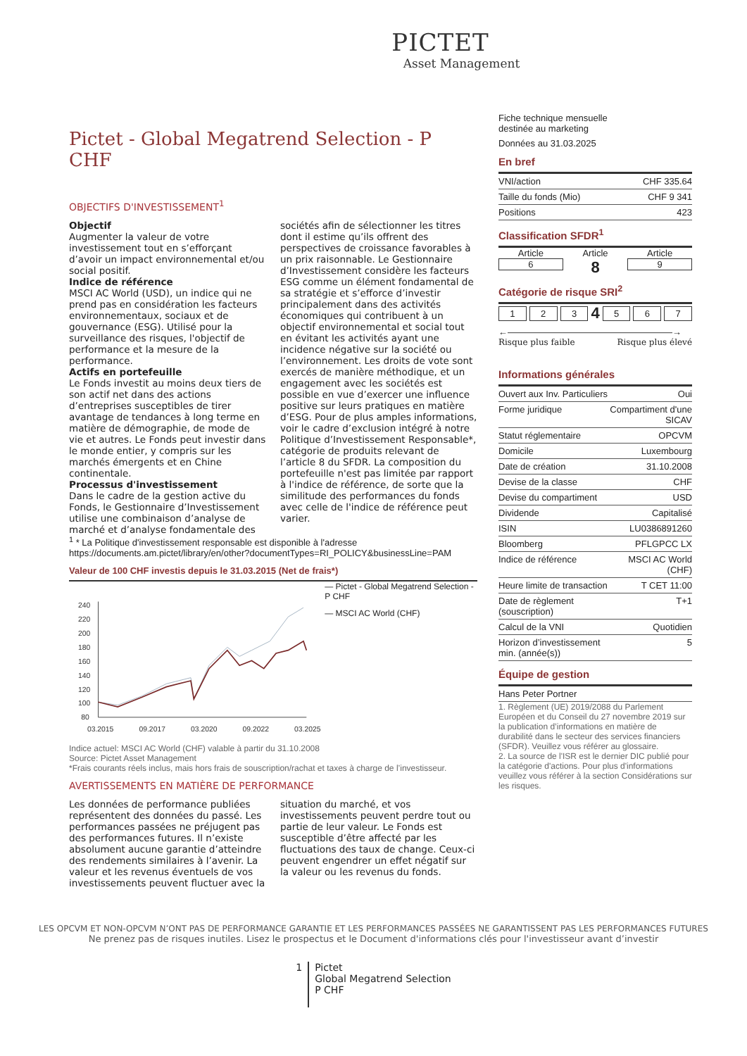PICTET
Asset Management
Pictet - Global Megatrend Selection - P CHF
OBJECTIFS D'INVESTISSEMENT<sup>1</sup>
Objectif
Augmenter la valeur de votre investissement tout en s’efforçant d’avoir un impact environnemental et/ou social positif.
Indice de référence
MSCI AC World (USD), un indice qui ne prend pas en considération les facteurs environnementaux, sociaux et de gouvernance (ESG). Utilisé pour la surveillance des risques, l'objectif de performance et la mesure de la performance.
Actifs en portefeuille
Le Fonds investit au moins deux tiers de son actif net dans des actions d’entreprises susceptibles de tirer avantage de tendances à long terme en matière de démographie, de mode de vie et autres. Le Fonds peut investir dans le monde entier, y compris sur les marchés émergents et en Chine continentale.
Processus d'investissement
Dans le cadre de la gestion active du Fonds, le Gestionnaire d’Investissement utilise une combinaison d’analyse de marché et d’analyse fondamentale des sociétés afin de sélectionner les titres dont il estime qu’ils offrent des perspectives de croissance favorables à un prix raisonnable. Le Gestionnaire d’Investissement considère les facteurs ESG comme un élément fondamental de sa stratégie et s’efforce d’investir principalement dans des activités économiques qui contribuent à un objectif environnemental et social tout en évitant les activités ayant une incidence négative sur la société ou l’environnement. Les droits de vote sont exercés de manière méthodique, et un engagement avec les sociétés est possible en vue d’exercer une influence positive sur leurs pratiques en matière d’ESG. Pour de plus amples informations, voir le cadre d’exclusion intégré à notre Politique d’Investissement Responsable*, catégorie de produits relevant de l’article 8 du SFDR. La composition du portefeuille n'est pas limitée par rapport à l'indice de référence, de sorte que la similitude des performances du fonds avec celle de l'indice de référence peut varier.
<sup>1</sup> * La Politique d'investissement responsable est disponible à l'adresse https://documents.am.pictet/library/en/other?documentTypes=RI_POLICY&businessLine=PAM
Valeur de 100 CHF investis depuis le 31.03.2015 (Net de frais*)
240
220
200
180
160
140
120
100
80
03.2015
09.2017
03.2020
09.2022
03.2025
— Pictet - Global Megatrend Selection - P CHF
— MSCI AC World (CHF)
Indice actuel: MSCI AC World (CHF) valable à partir du 31.10.2008
Source: Pictet Asset Management
*Frais courants réels inclus, mais hors frais de souscription/rachat et taxes à charge de l’investisseur.
AVERTISSEMENTS EN MATIÈRE DE PERFORMANCE
Les données de performance publiées représentent des données du passé. Les performances passées ne préjugent pas des performances futures. Il n’existe absolument aucune garantie d’atteindre des rendements similaires à l’avenir. La valeur et les revenus éventuels de vos investissements peuvent fluctuer avec la situation du marché, et vos investissements peuvent perdre tout ou partie de leur valeur. Le Fonds est susceptible d’être affecté par les fluctuations des taux de change. Ceux-ci peuvent engendrer un effet négatif sur la valeur ou les revenus du fonds.
Fiche technique mensuelle
destinée au marketing
Données au 31.03.2025
En bref
| VNI/action | CHF 335.64 |
| Taille du fonds (Mio) | CHF 9 341 |
| Positions | 423 |
Classification SFDR<sup>1</sup>
Article
6
Article
8
Article
9
Catégorie de risque SRI<sup>2</sup>
1 2 3 4 5 6 7
←——————————————————→
Risque plus faible Risque plus élevé
Informations générales
| Ouvert aux Inv. Particuliers | Oui |
| Forme juridique | Compartiment d'une SICAV |
| Statut réglementaire | OPCVM |
| Domicile | Luxembourg |
| Date de création | 31.10.2008 |
| Devise de la classe | CHF |
| Devise du compartiment | USD |
| Dividende | Capitalisé |
| ISIN | LU0386891260 |
| Bloomberg | PFLGPCC LX |
| Indice de référence | MSCI AC World (CHF) |
| Heure limite de transaction | T CET 11:00 |
| Date de règlement (souscription) | T+1 |
| Calcul de la VNI | Quotidien |
| Horizon d’investissement min. (année(s)) | 5 |
Équipe de gestion
| Hans Peter Portner |
1. Règlement (UE) 2019/2088 du Parlement Européen et du Conseil du 27 novembre 2019 sur la publication d’informations en matière de durabilité dans le secteur des services financiers (SFDR). Veuillez vous référer au glossaire.
2. La source de l'ISR est le dernier DIC publié pour la catégorie d'actions. Pour plus d'informations veuillez vous référer à la section Considérations sur les risques.
LES OPCVM ET NON-OPCVM N’ONT PAS DE PERFORMANCE GARANTIE ET LES PERFORMANCES PASSÉES NE GARANTISSENT PAS LES PERFORMANCES FUTURES
Ne prenez pas de risques inutiles. Lisez le prospectus et le Document d'informations clés pour l'investisseur avant d’investir
1 Pictet
Global Megatrend Selection
P CHF